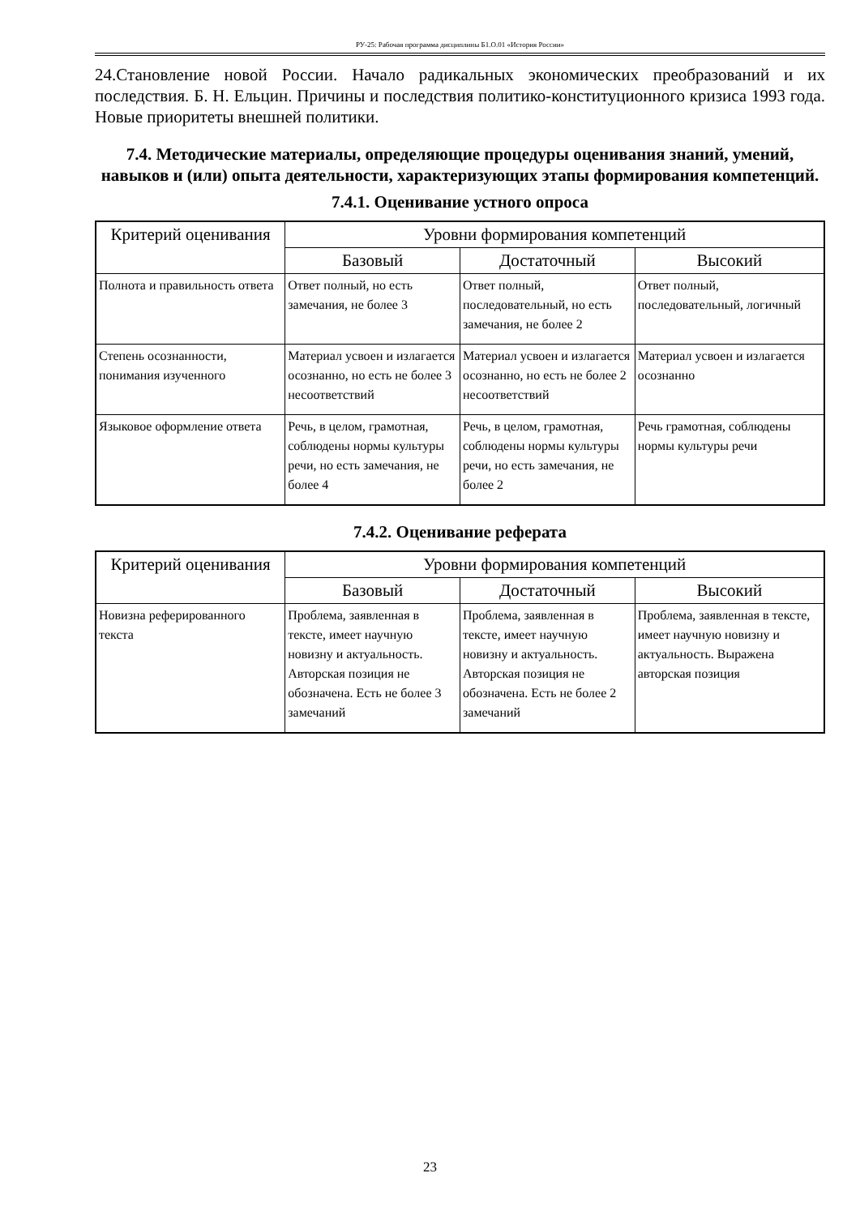РУ-25: Рабочая программа дисциплины Б1.О.01 «История России»
24.Становление новой России. Начало радикальных экономических преобразований и их последствия. Б. Н. Ельцин. Причины и последствия политико-конституционного кризиса 1993 года. Новые приоритеты внешней политики.
7.4. Методические материалы, определяющие процедуры оценивания знаний, умений, навыков и (или) опыта деятельности, характеризующих этапы формирования компетенций.
7.4.1. Оценивание устного опроса
| Критерий оценивания | Уровни формирования компетенций | | |
| --- | --- | --- | --- |
| | Базовый | Достаточный | Высокий |
| Полнота и правильность ответа | Ответ полный, но есть замечания, не более 3 | Ответ полный, последовательный, но есть замечания, не более 2 | Ответ полный, последовательный, логичный |
| Степень осознанности, понимания изученного | Материал усвоен и излагается осознанно, но есть не более 3 несоответствий | Материал усвоен и излагается осознанно, но есть не более 2 несоответствий | Материал усвоен и излагается осознанно |
| Языковое оформление ответа | Речь, в целом, грамотная, соблюдены нормы культуры речи, но есть замечания, не более 4 | Речь, в целом, грамотная, соблюдены нормы культуры речи, но есть замечания, не более 2 | Речь грамотная, соблюдены нормы культуры речи |
7.4.2. Оценивание реферата
| Критерий оценивания | Уровни формирования компетенций | | |
| --- | --- | --- | --- |
| | Базовый | Достаточный | Высокий |
| Новизна реферированного текста | Проблема, заявленная в тексте, имеет научную новизну и актуальность. Авторская позиция не обозначена. Есть не более 3 замечаний | Проблема, заявленная в тексте, имеет научную новизну и актуальность. Авторская позиция не обозначена. Есть не более 2 замечаний | Проблема, заявленная в тексте, имеет научную новизну и актуальность. Выражена авторская позиция |
23